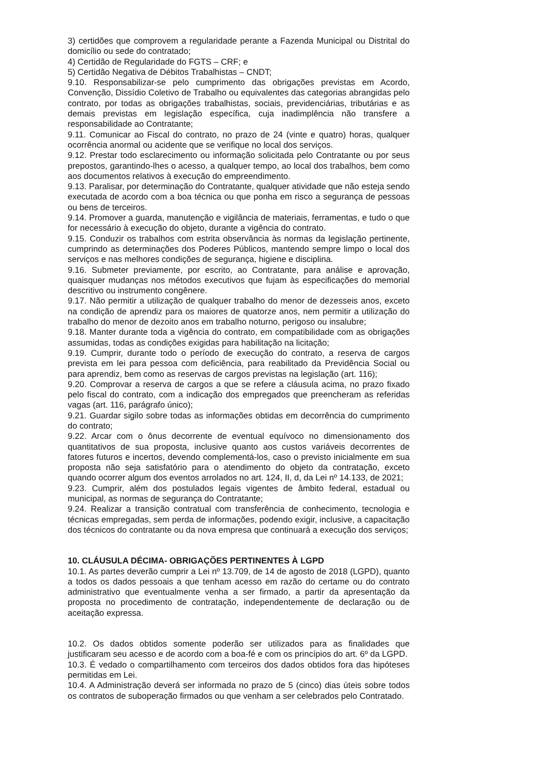3) certidões que comprovem a regularidade perante a Fazenda Municipal ou Distrital do domicílio ou sede do contratado;
4) Certidão de Regularidade do FGTS – CRF; e
5) Certidão Negativa de Débitos Trabalhistas – CNDT;
9.10. Responsabilizar-se pelo cumprimento das obrigações previstas em Acordo, Convenção, Dissídio Coletivo de Trabalho ou equivalentes das categorias abrangidas pelo contrato, por todas as obrigações trabalhistas, sociais, previdenciárias, tributárias e as demais previstas em legislação específica, cuja inadimplência não transfere a responsabilidade ao Contratante;
9.11. Comunicar ao Fiscal do contrato, no prazo de 24 (vinte e quatro) horas, qualquer ocorrência anormal ou acidente que se verifique no local dos serviços.
9.12. Prestar todo esclarecimento ou informação solicitada pelo Contratante ou por seus prepostos, garantindo-lhes o acesso, a qualquer tempo, ao local dos trabalhos, bem como aos documentos relativos à execução do empreendimento.
9.13. Paralisar, por determinação do Contratante, qualquer atividade que não esteja sendo executada de acordo com a boa técnica ou que ponha em risco a segurança de pessoas ou bens de terceiros.
9.14. Promover a guarda, manutenção e vigilância de materiais, ferramentas, e tudo o que for necessário à execução do objeto, durante a vigência do contrato.
9.15. Conduzir os trabalhos com estrita observância às normas da legislação pertinente, cumprindo as determinações dos Poderes Públicos, mantendo sempre limpo o local dos serviços e nas melhores condições de segurança, higiene e disciplina.
9.16. Submeter previamente, por escrito, ao Contratante, para análise e aprovação, quaisquer mudanças nos métodos executivos que fujam às especificações do memorial descritivo ou instrumento congênere.
9.17. Não permitir a utilização de qualquer trabalho do menor de dezesseis anos, exceto na condição de aprendiz para os maiores de quatorze anos, nem permitir a utilização do trabalho do menor de dezoito anos em trabalho noturno, perigoso ou insalubre;
9.18. Manter durante toda a vigência do contrato, em compatibilidade com as obrigações assumidas, todas as condições exigidas para habilitação na licitação;
9.19. Cumprir, durante todo o período de execução do contrato, a reserva de cargos prevista em lei para pessoa com deficiência, para reabilitado da Previdência Social ou para aprendiz, bem como as reservas de cargos previstas na legislação (art. 116);
9.20. Comprovar a reserva de cargos a que se refere a cláusula acima, no prazo fixado pelo fiscal do contrato, com a indicação dos empregados que preencheram as referidas vagas (art. 116, parágrafo único);
9.21. Guardar sigilo sobre todas as informações obtidas em decorrência do cumprimento do contrato;
9.22. Arcar com o ônus decorrente de eventual equívoco no dimensionamento dos quantitativos de sua proposta, inclusive quanto aos custos variáveis decorrentes de fatores futuros e incertos, devendo complementá-los, caso o previsto inicialmente em sua proposta não seja satisfatório para o atendimento do objeto da contratação, exceto quando ocorrer algum dos eventos arrolados no art. 124, II, d, da Lei nº 14.133, de 2021;
9.23. Cumprir, além dos postulados legais vigentes de âmbito federal, estadual ou municipal, as normas de segurança do Contratante;
9.24. Realizar a transição contratual com transferência de conhecimento, tecnologia e técnicas empregadas, sem perda de informações, podendo exigir, inclusive, a capacitação dos técnicos do contratante ou da nova empresa que continuará a execução dos serviços;
10. CLÁUSULA DÉCIMA- OBRIGAÇÕES PERTINENTES À LGPD
10.1. As partes deverão cumprir a Lei nº 13.709, de 14 de agosto de 2018 (LGPD), quanto a todos os dados pessoais a que tenham acesso em razão do certame ou do contrato administrativo que eventualmente venha a ser firmado, a partir da apresentação da proposta no procedimento de contratação, independentemente de declaração ou de aceitação expressa.
10.2. Os dados obtidos somente poderão ser utilizados para as finalidades que justificaram seu acesso e de acordo com a boa-fé e com os princípios do art. 6º da LGPD.
10.3. É vedado o compartilhamento com terceiros dos dados obtidos fora das hipóteses permitidas em Lei.
10.4. A Administração deverá ser informada no prazo de 5 (cinco) dias úteis sobre todos os contratos de suboperação firmados ou que venham a ser celebrados pelo Contratado.